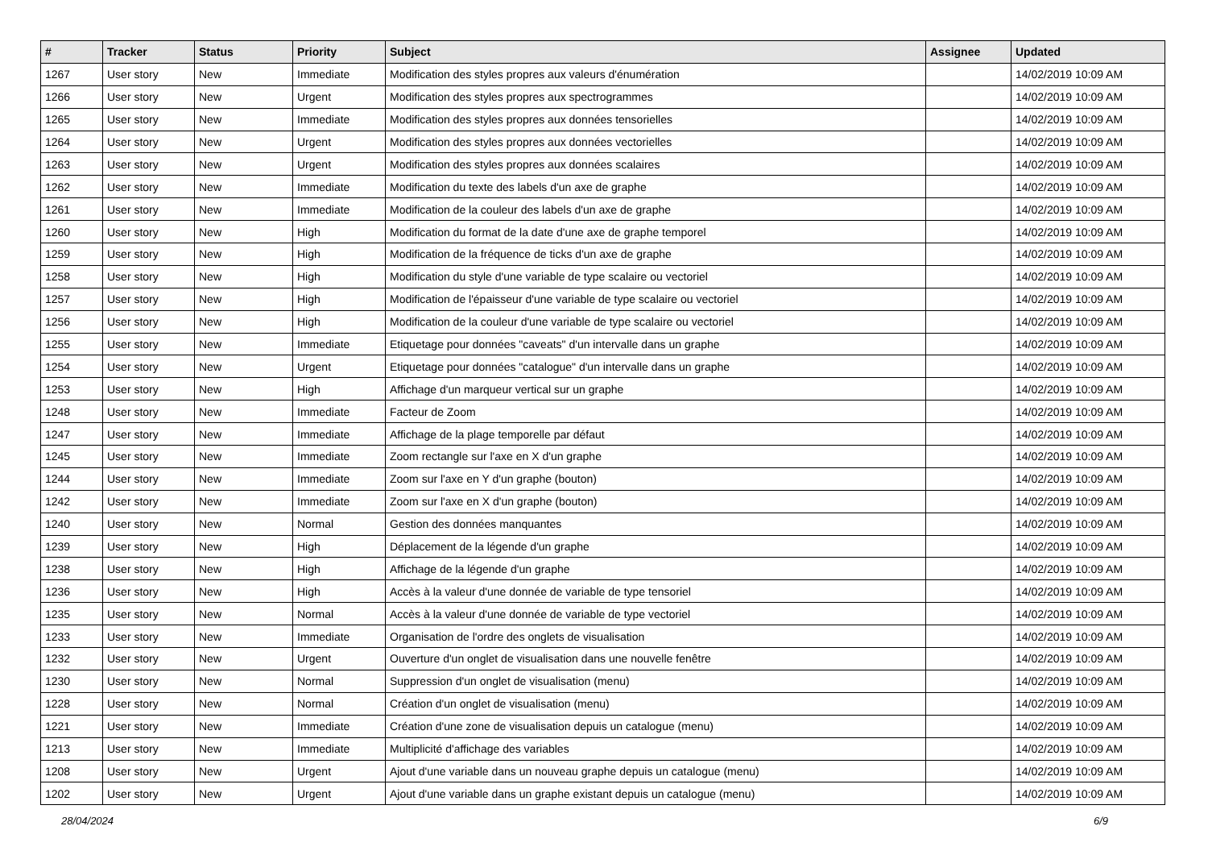| # | Tracker | Status | Priority | Subject | Assignee | Updated |
| --- | --- | --- | --- | --- | --- | --- |
| 1267 | User story | New | Immediate | Modification des styles propres aux valeurs d'énumération | | 14/02/2019 10:09 AM |
| 1266 | User story | New | Urgent | Modification des styles propres aux spectrogrammes | | 14/02/2019 10:09 AM |
| 1265 | User story | New | Immediate | Modification des styles propres aux données tensorielles | | 14/02/2019 10:09 AM |
| 1264 | User story | New | Urgent | Modification des styles propres aux données vectorielles | | 14/02/2019 10:09 AM |
| 1263 | User story | New | Urgent | Modification des styles propres aux données scalaires | | 14/02/2019 10:09 AM |
| 1262 | User story | New | Immediate | Modification du texte des labels d'un axe de graphe | | 14/02/2019 10:09 AM |
| 1261 | User story | New | Immediate | Modification de la couleur des labels d'un axe de graphe | | 14/02/2019 10:09 AM |
| 1260 | User story | New | High | Modification du format de la date d'une axe de graphe temporel | | 14/02/2019 10:09 AM |
| 1259 | User story | New | High | Modification de la fréquence de ticks d'un axe de graphe | | 14/02/2019 10:09 AM |
| 1258 | User story | New | High | Modification du style d'une variable de type scalaire ou vectoriel | | 14/02/2019 10:09 AM |
| 1257 | User story | New | High | Modification de l'épaisseur d'une variable de type scalaire ou vectoriel | | 14/02/2019 10:09 AM |
| 1256 | User story | New | High | Modification de la couleur d'une variable de type scalaire ou vectoriel | | 14/02/2019 10:09 AM |
| 1255 | User story | New | Immediate | Etiquetage pour données "caveats" d'un intervalle dans un graphe | | 14/02/2019 10:09 AM |
| 1254 | User story | New | Urgent | Etiquetage pour données "catalogue" d'un intervalle dans un graphe | | 14/02/2019 10:09 AM |
| 1253 | User story | New | High | Affichage d'un marqueur vertical sur un graphe | | 14/02/2019 10:09 AM |
| 1248 | User story | New | Immediate | Facteur de Zoom | | 14/02/2019 10:09 AM |
| 1247 | User story | New | Immediate | Affichage de la plage temporelle par défaut | | 14/02/2019 10:09 AM |
| 1245 | User story | New | Immediate | Zoom rectangle sur l'axe en X d'un graphe | | 14/02/2019 10:09 AM |
| 1244 | User story | New | Immediate | Zoom sur l'axe en Y d'un graphe (bouton) | | 14/02/2019 10:09 AM |
| 1242 | User story | New | Immediate | Zoom sur l'axe en X d'un graphe (bouton) | | 14/02/2019 10:09 AM |
| 1240 | User story | New | Normal | Gestion des données manquantes | | 14/02/2019 10:09 AM |
| 1239 | User story | New | High | Déplacement de la légende d'un graphe | | 14/02/2019 10:09 AM |
| 1238 | User story | New | High | Affichage de la légende d'un graphe | | 14/02/2019 10:09 AM |
| 1236 | User story | New | High | Accès à la valeur d'une donnée de variable de type tensoriel | | 14/02/2019 10:09 AM |
| 1235 | User story | New | Normal | Accès à la valeur d'une donnée de variable de type vectoriel | | 14/02/2019 10:09 AM |
| 1233 | User story | New | Immediate | Organisation de l'ordre des onglets de visualisation | | 14/02/2019 10:09 AM |
| 1232 | User story | New | Urgent | Ouverture d'un onglet de visualisation dans une nouvelle fenêtre | | 14/02/2019 10:09 AM |
| 1230 | User story | New | Normal | Suppression d'un onglet de visualisation (menu) | | 14/02/2019 10:09 AM |
| 1228 | User story | New | Normal | Création d'un onglet de visualisation (menu) | | 14/02/2019 10:09 AM |
| 1221 | User story | New | Immediate | Création d'une zone de visualisation depuis un catalogue (menu) | | 14/02/2019 10:09 AM |
| 1213 | User story | New | Immediate | Multiplicité d'affichage des variables | | 14/02/2019 10:09 AM |
| 1208 | User story | New | Urgent | Ajout d'une variable dans un nouveau graphe depuis un catalogue (menu) | | 14/02/2019 10:09 AM |
| 1202 | User story | New | Urgent | Ajout d'une variable dans un graphe existant depuis un catalogue (menu) | | 14/02/2019 10:09 AM |
28/04/2024 6/9